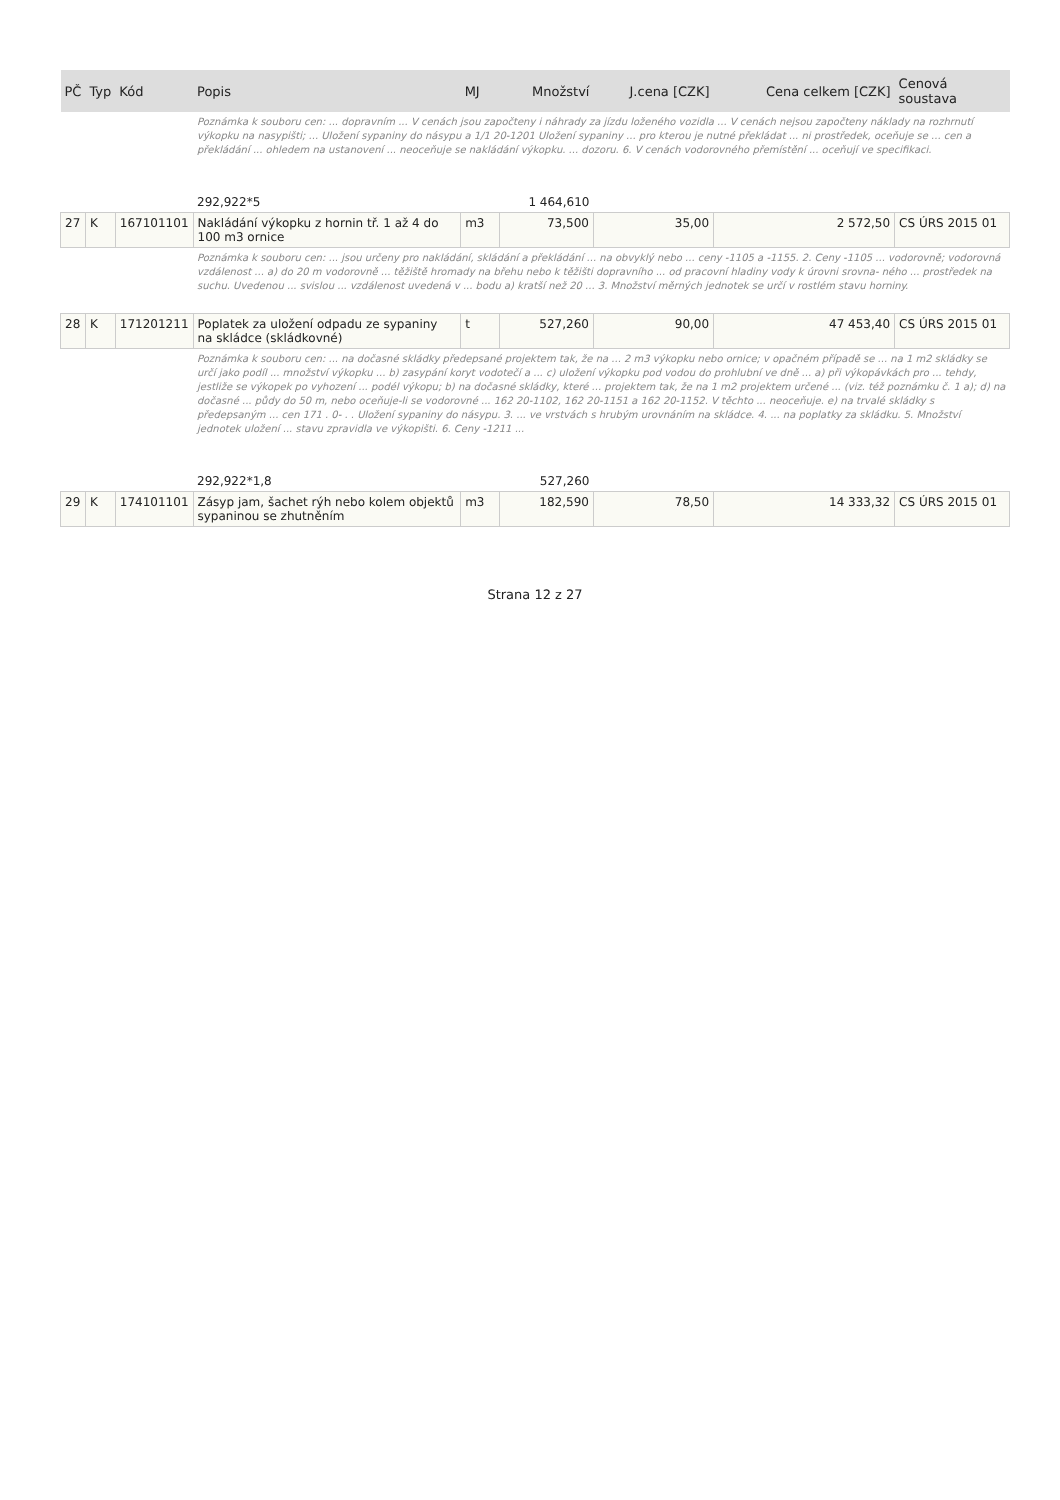| PČ | Typ | Kód | Popis | MJ | Množství | J.cena [CZK] | Cena celkem [CZK] | Cenová soustava |
| --- | --- | --- | --- | --- | --- | --- | --- | --- |
| | | | Poznámka k souboru cen: ... dopravním ... V cenách jsou započteny i náhrady za jízdu loženého vozidla ... V cenách nejsou započteny náklady na rozhrnutí výkopku na nasypišti; ... Uložení sypaniny do násypu a 1/1 20-1201 Uložení sypaniny ... pro kterou je nutné překládat ... ni prostředek, oceňuje se ... cen a překládání ... ohledem na ustanovení ... neoceňuje se nakládání výkopku. ... dozoru. 6. V cenách vodorovného přemístění ... oceňují ve specifikaci. | | | | | |
| | | | 292,922*5 | | 1 464,610 | | | |
| 27 | K | 167101101 | Nakládání výkopku z hornin tř. 1 až 4 do 100 m3 ornice | m3 | 73,500 | 35,00 | 2 572,50 | CS ÚRS 2015 01 |
| | | | Poznámka k souboru cen: ... jsou určeny pro nakládání, skládání a překládání ... na obvyklý nebo ... ceny -1105 a -1155. 2. Ceny -1105 ... vodorovně; vodorovná vzdálenost ... a) do 20 m vodorovně ... těžiště hromady na břehu nebo k těžišti dopravního ... od pracovní hladiny vody k úrovni srovna- ného ... prostředek na suchu. Uvedenou ... svislou ... vzdálenost uvedená v ... bodu a) kratší než 20 ... 3. Množství měrných jednotek se určí v rostlém stavu horniny. | | | | | |
| 28 | K | 171201211 | Poplatek za uložení odpadu ze sypaniny na skládce (skládkovné) | t | 527,260 | 90,00 | 47 453,40 | CS ÚRS 2015 01 |
| | | | Poznámka k souboru cen: ... na dočasné skládky předepsané projektem tak, že na ... 2 m3 výkopku nebo ornice; v opačném případě se ... na 1 m2 skládky se určí jako podíl ... množství výkopku ... b) zasypání koryt vodotečí a ... c) uložení výkopku pod vodou do prohlubní ve dně ... a) při výkopávkách pro ... tehdy, jestliže se výkopek po vyhození ... podél výkopu; b) na dočasné skládky, které ... projektem tak, že na 1 m2 projektem určené ... (viz. též poznámku č. 1 a); d) na dočasné ... půdy do 50 m, nebo oceňuje-li se vodorovné ... 162 20-1102, 162 20-1151 a 162 20-1152. V těchto ... neoceňuje. e) na trvalé skládky s předepsaným ... cen 171 . 0- . . Uložení sypaniny do násypu. 3. ... ve vrstvách s hrubým urovnáním na skládce. 4. ... na poplatky za skládku. 5. Množství jednotek uložení ... stavu zpravidla ve výkopišti. 6. Ceny -1211 ... | | | | | |
| | | | 292,922*1,8 | | 527,260 | | | |
| 29 | K | 174101101 | Zásyp jam, šachet rýh nebo kolem objektů sypaninou se zhutněním | m3 | 182,590 | 78,50 | 14 333,32 | CS ÚRS 2015 01 |
Strana 12 z 27